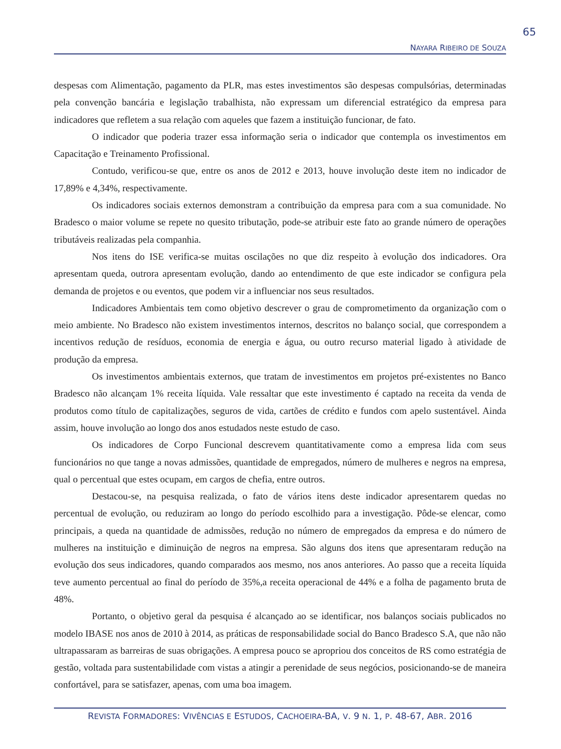65
NAYARA RIBEIRO DE SOUZA
despesas com Alimentação, pagamento da PLR, mas estes investimentos são despesas compulsórias, determinadas pela convenção bancária e legislação trabalhista, não expressam um diferencial estratégico da empresa para indicadores que refletem a sua relação com aqueles que fazem a instituição funcionar, de fato.
O indicador que poderia trazer essa informação seria o indicador que contempla os investimentos em Capacitação e Treinamento Profissional.
Contudo, verificou-se que, entre os anos de 2012 e 2013, houve involução deste item no indicador de 17,89% e 4,34%, respectivamente.
Os indicadores sociais externos demonstram a contribuição da empresa para com a sua comunidade. No Bradesco o maior volume se repete no quesito tributação, pode-se atribuir este fato ao grande número de operações tributáveis realizadas pela companhia.
Nos itens do ISE verifica-se muitas oscilações no que diz respeito à evolução dos indicadores. Ora apresentam queda, outrora apresentam evolução, dando ao entendimento de que este indicador se configura pela demanda de projetos e ou eventos, que podem vir a influenciar nos seus resultados.
Indicadores Ambientais tem como objetivo descrever o grau de comprometimento da organização com o meio ambiente. No Bradesco não existem investimentos internos, descritos no balanço social, que correspondem a incentivos redução de resíduos, economia de energia e água, ou outro recurso material ligado à atividade de produção da empresa.
Os investimentos ambientais externos, que tratam de investimentos em projetos pré-existentes no Banco Bradesco não alcançam 1% receita líquida. Vale ressaltar que este investimento é captado na receita da venda de produtos como título de capitalizações, seguros de vida, cartões de crédito e fundos com apelo sustentável. Ainda assim, houve involução ao longo dos anos estudados neste estudo de caso.
Os indicadores de Corpo Funcional descrevem quantitativamente como a empresa lida com seus funcionários no que tange a novas admissões, quantidade de empregados, número de mulheres e negros na empresa, qual o percentual que estes ocupam, em cargos de chefia, entre outros.
Destacou-se, na pesquisa realizada, o fato de vários itens deste indicador apresentarem quedas no percentual de evolução, ou reduziram ao longo do período escolhido para a investigação. Pôde-se elencar, como principais, a queda na quantidade de admissões, redução no número de empregados da empresa e do número de mulheres na instituição e diminuição de negros na empresa. São alguns dos itens que apresentaram redução na evolução dos seus indicadores, quando comparados aos mesmo, nos anos anteriores. Ao passo que a receita líquida teve aumento percentual ao final do período de 35%,a receita operacional de 44% e a folha de pagamento bruta de 48%.
Portanto, o objetivo geral da pesquisa é alcançado ao se identificar, nos balanços sociais publicados no modelo IBASE nos anos de 2010 à 2014, as práticas de responsabilidade social do Banco Bradesco S.A, que não não ultrapassaram as barreiras de suas obrigações. A empresa pouco se apropriou dos conceitos de RS como estratégia de gestão, voltada para sustentabilidade com vistas a atingir a perenidade de seus negócios, posicionando-se de maneira confortável, para se satisfazer, apenas, com uma boa imagem.
REVISTA FORMADORES: VIVÊNCIAS E ESTUDOS, CACHOEIRA-BA, V. 9 N. 1, P. 48-67, ABR. 2016